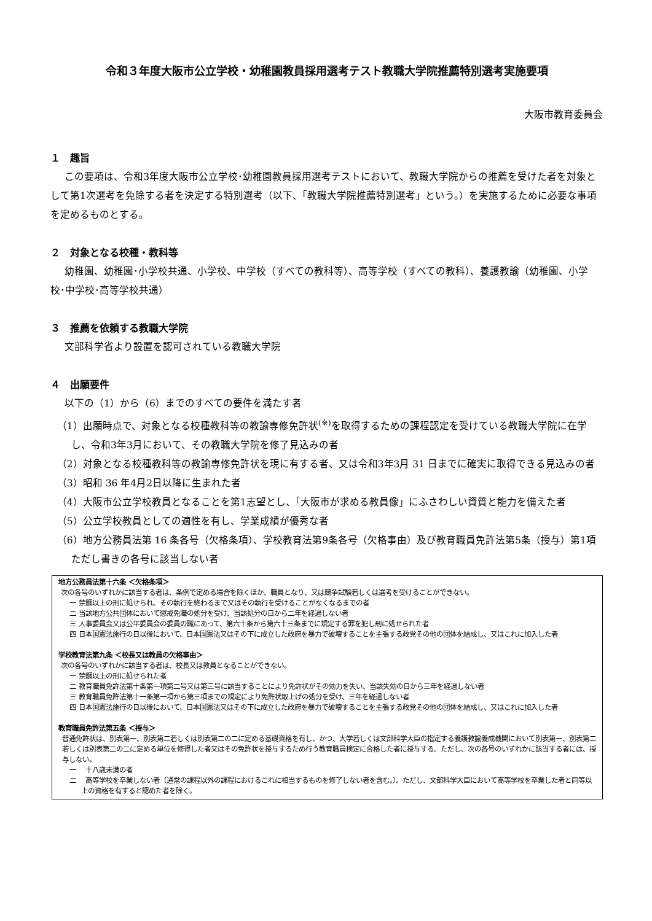令和３年度大阪市公立学校・幼稚園教員採用選考テスト教職大学院推薦特別選考実施要項
大阪市教育委員会
１　趣旨
この要項は、令和3年度大阪市公立学校･幼稚園教員採用選考テストにおいて、教職大学院からの推薦を受けた者を対象として第1次選考を免除する者を決定する特別選考（以下、「教職大学院推薦特別選考」という。）を実施するために必要な事項を定めるものとする。
２　対象となる校種・教科等
幼稚園、幼稚園･小学校共通、小学校、中学校（すべての教科等）、高等学校（すべての教科）、養護教諭（幼稚園、小学校･中学校･高等学校共通）
３　推薦を依頼する教職大学院
文部科学省より設置を認可されている教職大学院
４　出願要件
以下の（1）から（6）までのすべての要件を満たす者
（1）出願時点で、対象となる校種教科等の教諭専修免許状<sup>(※)</sup>を取得するための課程認定を受けている教職大学院に在学し、令和3年3月において、その教職大学院を修了見込みの者
（2）対象となる校種教科等の教諭専修免許状を現に有する者、又は令和3年3月 31 日までに確実に取得できる見込みの者
（3）昭和 36 年4月2日以降に生まれた者
（4）大阪市公立学校教員となることを第1志望とし、「大阪市が求める教員像」にふさわしい資質と能力を備えた者
（5）公立学校教員としての適性を有し、学業成績が優秀な者
（6）地方公務員法第 16 条各号（欠格条項）、学校教育法第9条各号（欠格事由）及び教育職員免許法第5条（授与）第1項ただし書きの各号に該当しない者
地方公務員法第十六条 ＜欠格条項＞
次の各号のいずれかに該当する者は、条例で定める場合を除くほか、職員となり、又は競争試験若しくは選考を受けることができない。
一 禁錮以上の刑に処せられ、その執行を終わるまで又はその執行を受けることがなくなるまでの者
二 当該地方公共団体において懲戒免職の処分を受け、当該処分の日から二年を経過しない者
三 人事委員会又は公平委員会の委員の職にあって、第六十条から第六十三条までに規定する罪を犯し刑に処せられた者
四 日本国憲法施行の日以後において、日本国憲法又はその下に成立した政府を暴力で破壊することを主張する政党その他の団体を結成し、又はこれに加入した者
学校教育法第九条 ＜校長又は教員の欠格事由＞
次の各号のいずれかに該当する者は、校長又は教員となることができない。
一 禁錮以上の刑に処せられた者
二 教育職員免許法第十条第一項第二号又は第三号に該当することにより免許状がその効力を失い、当該失効の日から三年を経過しない者
三 教育職員免許法第十一条第一項から第三項までの規定により免許状取上げの処分を受け、三年を経過しない者
四 日本国憲法施行の日以後において、日本国憲法又はその下に成立した政府を暴力で破壊することを主張する政党その他の団体を結成し、又はこれに加入した者
教育職員免許法第五条 ＜授与＞
普通免許状は、別表第一、別表第二若しくは別表第二の二に定める基礎資格を有し、かつ、大学若しくは文部科学大臣の指定する養護教諭養成機関において別表第一、別表第二若しくは別表第二の二に定める単位を修得した者又はその免許状を授与するため行う教育職員検定に合格した者に授与する。ただし、次の各号のいずれかに該当する者には、授与しない。
一　 十八歳未満の者
二　 高等学校を卒業しない者（通常の課程以外の課程におけるこれに相当するものを修了しない者を含む。）。ただし、文部科学大臣において高等学校を卒業した者と同等以上の資格を有すると認めた者を除く。